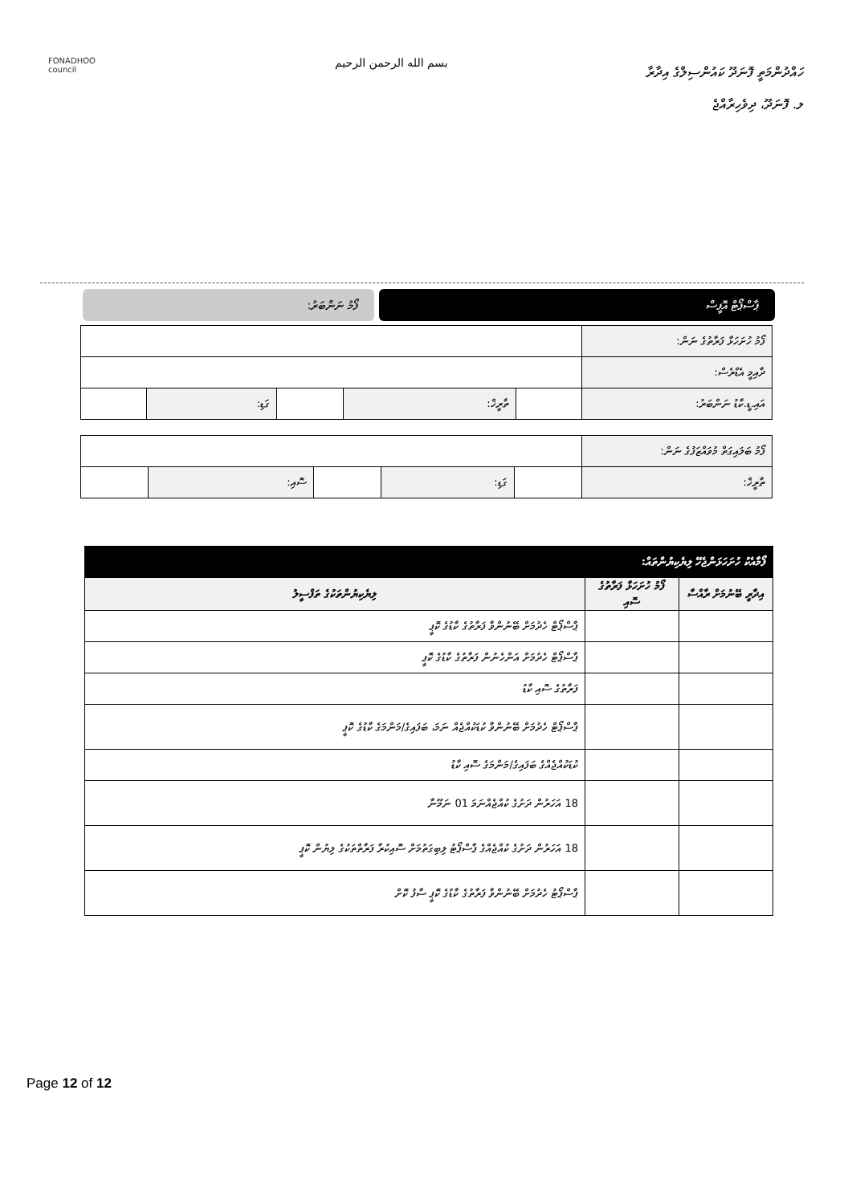FONADHOO
council
بسم الله الرحمن الرحيم
ހައްދުންމަތީ ފޮނަދޫ ކައުންސިލްގެ އިދާރާ
ލ. ފޮނަދޫ، ދިވެހިރާއްޖެ
ޕާސްޕޯޓް އޮފީސް ފޯމު ނަންބަރު:
| ފޯމު ހުށަހަޅާ ފަރާތުގެ ނަން: | | | | | |
| ދާއިމީ އެޑްރެސް: | | | | | |
| އައި.ޑީ.ކާޑު ނަންބަރު: | | ތާރީޚް: | | ގަޑި: | |
| ފޯމު ބަލައިގަތް މުވައްޒަފުގެ ނަން: | | | | | |
| ތާރީޚް: | | ގަޑި: | | ސޮއި: | |
| ފޯމާއެކު ހުށަހަޅަންޖެހޭ ލިޔެކިޔުންތައް: | | |
| --- | --- | --- |
| އިދާރީ ބޭނުމަށް ރާއްސާ | ފޯމު ހުށަހަޅާ ފަރާތުގެ ސޮއި | ލިޔެކިޔުންތަކުގެ ތަފްސީލު |
| | | ޕާސްޕޯޓް ހެދުމަށް ބޭނުންވާ ފަރާތުގެ ކާޑުގެ ކޮޕީ |
| | | ޕާސްޕޯޓް ހެދުމަށް އަންހެނުން ފަރާތުގެ ކާޑުގެ ކޮޕީ |
| | | ފަރާތުގެ ސޮއި ކާޑު |
| | | ޕާސްޕޯޓް ހެދުމަށް ބޭނުންވާ ކުޑަކުއްޖެއް ނަމަ، ބަފައިގެ/މަންމަގެ ކާޑުގެ ކޮޕީ |
| | | ކުޑަކުއްޖެއްގެ ބަފައިގެ/މަންމަގެ ސޮއި ކާޑު |
| | | 18 އަހަރުން ދަށުގެ ކުއްޖެއްނަމަ 01 ނަމޫނާ |
| | | 18 އަހަރުން ދަށުގެ ކުއްޖެއްގެ ޕާސްޕޯޓު ލިބިގަތުމަށް ސޮއިކުރާ ފަރާތްތަކުގެ ލިޔުން ކޮޕީ |
| | | ޕާސްޕޯޓު ހެދުމަށް ބޭނުންވާ ފަރާތުގެ ކާޑުގެ ކޮޕީ ސާފު ކޮށް |
Page 12 of 12